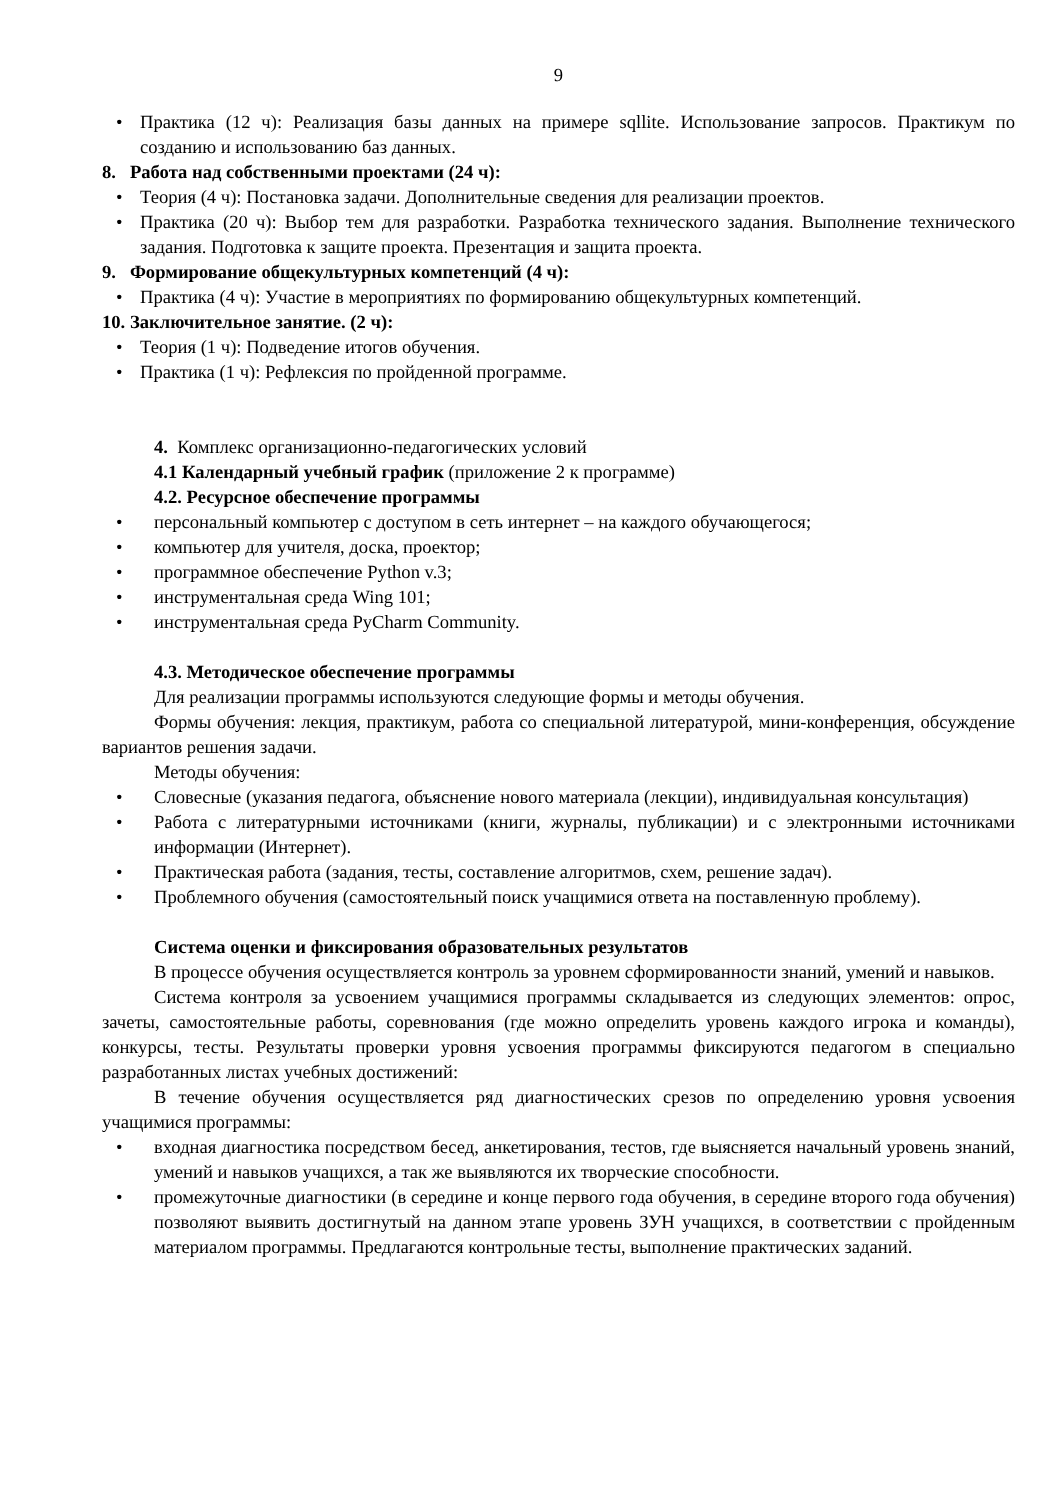9
• Практика (12 ч): Реализация базы данных на примере sqllite. Использование запросов. Практикум по созданию и использованию баз данных.
8. Работа над собственными проектами (24 ч):
• Теория (4 ч): Постановка задачи. Дополнительные сведения для реализации проектов.
• Практика (20 ч): Выбор тем для разработки. Разработка технического задания. Выполнение технического задания. Подготовка к защите проекта. Презентация и защита проекта.
9. Формирование общекультурных компетенций (4 ч):
• Практика (4 ч): Участие в мероприятиях по формированию общекультурных компетенций.
10. Заключительное занятие. (2 ч):
• Теория (1 ч): Подведение итогов обучения.
• Практика (1 ч): Рефлексия по пройденной программе.
4. Комплекс организационно-педагогических условий
4.1 Календарный учебный график (приложение 2 к программе)
4.2. Ресурсное обеспечение программы
• персональный компьютер с доступом в сеть интернет – на каждого обучающегося;
• компьютер для учителя, доска, проектор;
• программное обеспечение Python v.3;
• инструментальная среда Wing 101;
• инструментальная среда PyCharm Community.
4.3. Методическое обеспечение программы
Для реализации программы используются следующие формы и методы обучения.
Формы обучения: лекция, практикум, работа со специальной литературой, мини-конференция, обсуждение вариантов решения задачи.
Методы обучения:
• Словесные (указания педагога, объяснение нового материала (лекции), индивидуальная консультация)
• Работа с литературными источниками (книги, журналы, публикации) и с электронными источниками информации (Интернет).
• Практическая работа (задания, тесты, составление алгоритмов, схем, решение задач).
• Проблемного обучения (самостоятельный поиск учащимися ответа на поставленную проблему).
Система оценки и фиксирования образовательных результатов
В процессе обучения осуществляется контроль за уровнем сформированности знаний, умений и навыков.
Система контроля за усвоением учащимися программы складывается из следующих элементов: опрос, зачеты, самостоятельные работы, соревнования (где можно определить уровень каждого игрока и команды), конкурсы, тесты. Результаты проверки уровня усвоения программы фиксируются педагогом в специально разработанных листах учебных достижений:
В течение обучения осуществляется ряд диагностических срезов по определению уровня усвоения учащимися программы:
• входная диагностика посредством бесед, анкетирования, тестов, где выясняется начальный уровень знаний, умений и навыков учащихся, а так же выявляются их творческие способности.
• промежуточные диагностики (в середине и конце первого года обучения, в середине второго года обучения) позволяют выявить достигнутый на данном этапе уровень ЗУН учащихся, в соответствии с пройденным материалом программы. Предлагаются контрольные тесты, выполнение практических заданий.